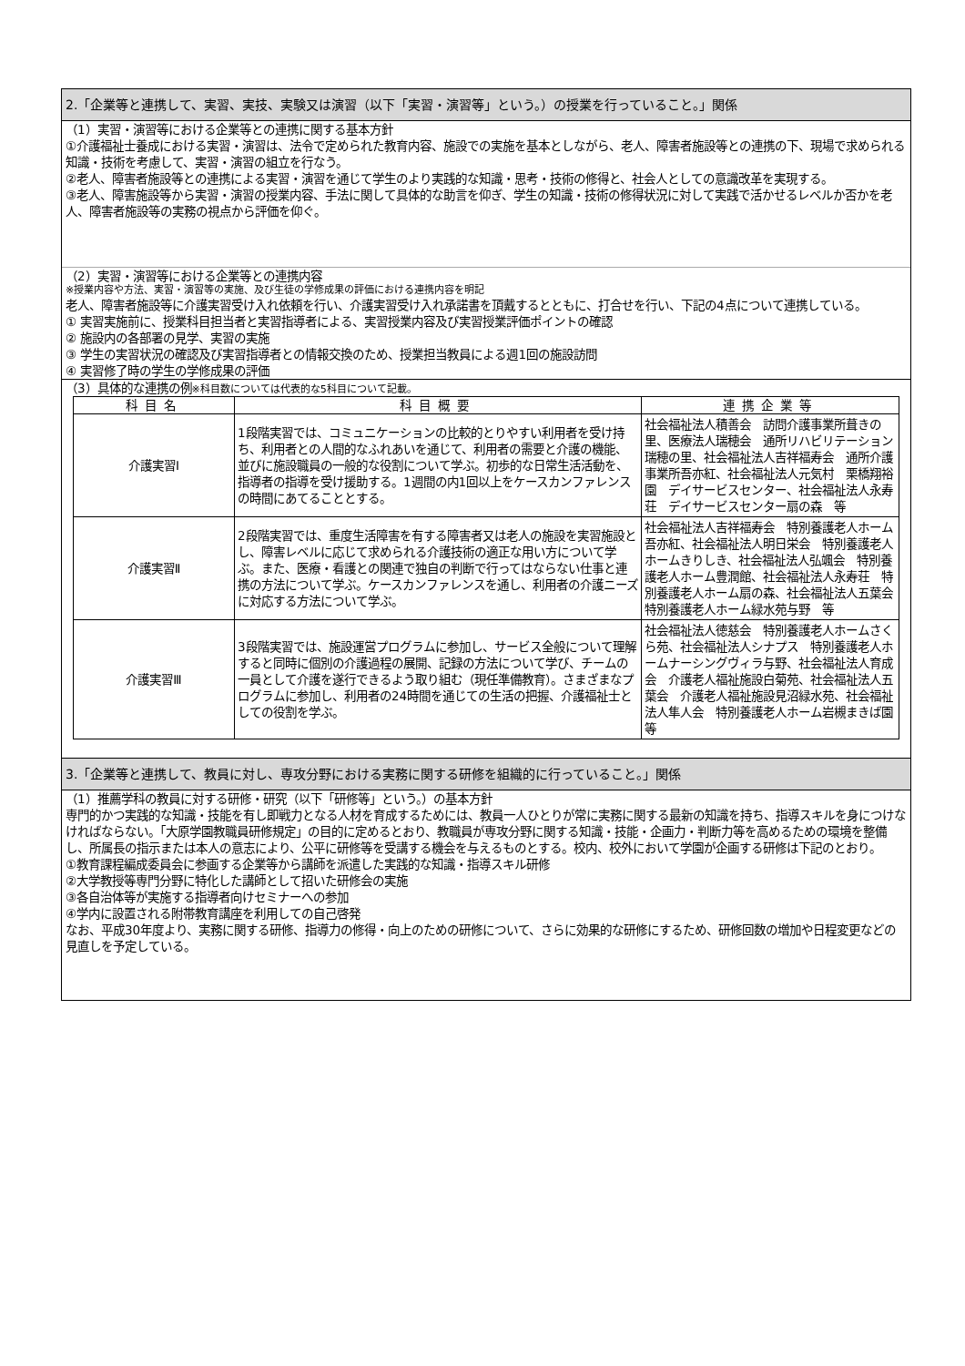2.「企業等と連携して、実習、実技、実験又は演習（以下「実習・演習等」という。）の授業を行っていること。」関係
（1）実習・演習等における企業等との連携に関する基本方針
①介護福祉士養成における実習・演習は、法令で定められた教育内容、施設での実施を基本としながら、老人、障害者施設等との連携の下、現場で求められる知識・技術を考慮して、実習・演習の組立を行なう。
②老人、障害者施設等との連携による実習・演習を通じて学生のより実践的な知識・思考・技術の修得と、社会人としての意識改革を実現する。
③老人、障害施設等から実習・演習の授業内容、手法に関して具体的な助言を仰ぎ、学生の知識・技術の修得状況に対して実践で活かせるレベルか否かを老人、障害者施設等の実務の視点から評価を仰ぐ。
（2）実習・演習等における企業等との連携内容
※授業内容や方法、実習・演習等の実施、及び生徒の学修成果の評価における連携内容を明記
老人、障害者施設等に介護実習受け入れ依頼を行い、介護実習受け入れ承諾書を頂戴するとともに、打合せを行い、下記の4点について連携している。
① 実習実施前に、授業科目担当者と実習指導者による、実習授業内容及び実習授業評価ポイントの確認
② 施設内の各部署の見学、実習の実施
③ 学生の実習状況の確認及び実習指導者との情報交換のため、授業担当教員による週1回の施設訪問
④ 実習修了時の学生の学修成果の評価
（3）具体的な連携の例※科目数については代表的な5科目について記載。
| 科目名 | 科目概要 | 連携企業等 |
| --- | --- | --- |
| 介護実習Ⅰ | 1段階実習では、コミュニケーションの比較的とりやすい利用者を受け持ち、利用者との人間的なふれあいを通じて、利用者の需要と介護の機能、並びに施設職員の一般的な役割について学ぶ。初歩的な日常生活活動を、指導者の指導を受け援助する。1週間の内1回以上をケースカンファレンスの時間にあてることとする。 | 社会福祉法人積善会 訪問介護事業所葺きの里、医療法人瑞穂会 通所リハビリテーション 瑞穂の里、社会福祉法人吉祥福寿会 通所介護事業所吾亦紅、社会福祉法人元気村 栗橋翔裕園 デイサービスセンター、社会福祉法人永寿荘 デイサービスセンター扇の森 等 |
| 介護実習Ⅱ | 2段階実習では、重度生活障害を有する障害者又は老人の施設を実習施設とし、障害レベルに応じて求められる介護技術の適正な用い方について学ぶ。また、医療・看護との関連で独自の判断で行ってはならない仕事と連携の方法について学ぶ。ケースカンファレンスを通し、利用者の介護ニーズに対応する方法について学ぶ。 | 社会福祉法人吉祥福寿会 特別養護老人ホーム吾亦紅、社会福祉法人明日栄会 特別養護老人ホームきりしき、社会福祉法人弘颯会 特別養護老人ホーム豊潤館、社会福祉法人永寿荘 特別養護老人ホーム扇の森、社会福祉法人五葉会 特別養護老人ホーム緑水苑与野 等 |
| 介護実習Ⅲ | 3段階実習では、施設運営プログラムに参加し、サービス全般について理解すると同時に個別の介護過程の展開、記録の方法について学び、チームの一員として介護を遂行できるよう取り組む（現任準備教育）。さまざまなプログラムに参加し、利用者の24時間を通じての生活の把握、介護福祉士としての役割を学ぶ。 | 社会福祉法人徳慈会 特別養護老人ホームさくら苑、社会福祉法人シナプス 特別養護老人ホームナーシングヴィラ与野、社会福祉法人育成会 介護老人福祉施設白菊苑、社会福祉法人五葉会 介護老人福祉施設見沼緑水苑、社会福祉法人隼人会 特別養護老人ホーム岩槻まきば園 等 |
3.「企業等と連携して、教員に対し、専攻分野における実務に関する研修を組織的に行っていること。」関係
（1）推薦学科の教員に対する研修・研究（以下「研修等」という。）の基本方針
専門的かつ実践的な知識・技能を有し即戦力となる人材を育成するためには、教員一人ひとりが常に実務に関する最新の知識を持ち、指導スキルを身につけなければならない。「大原学園教職員研修規定」の目的に定めるとおり、教職員が専攻分野に関する知識・技能・企画力・判断力等を高めるための環境を整備し、所属長の指示または本人の意志により、公平に研修等を受講する機会を与えるものとする。校内、校外において学園が企画する研修は下記のとおり。
①教育課程編成委員会に参画する企業等から講師を派遣した実践的な知識・指導スキル研修
②大学教授等専門分野に特化した講師として招いた研修会の実施
③各自治体等が実施する指導者向けセミナーへの参加
④学内に設置される附帯教育講座を利用しての自己啓発
なお、平成30年度より、実務に関する研修、指導力の修得・向上のための研修について、さらに効果的な研修にするため、研修回数の増加や日程変更などの見直しを予定している。